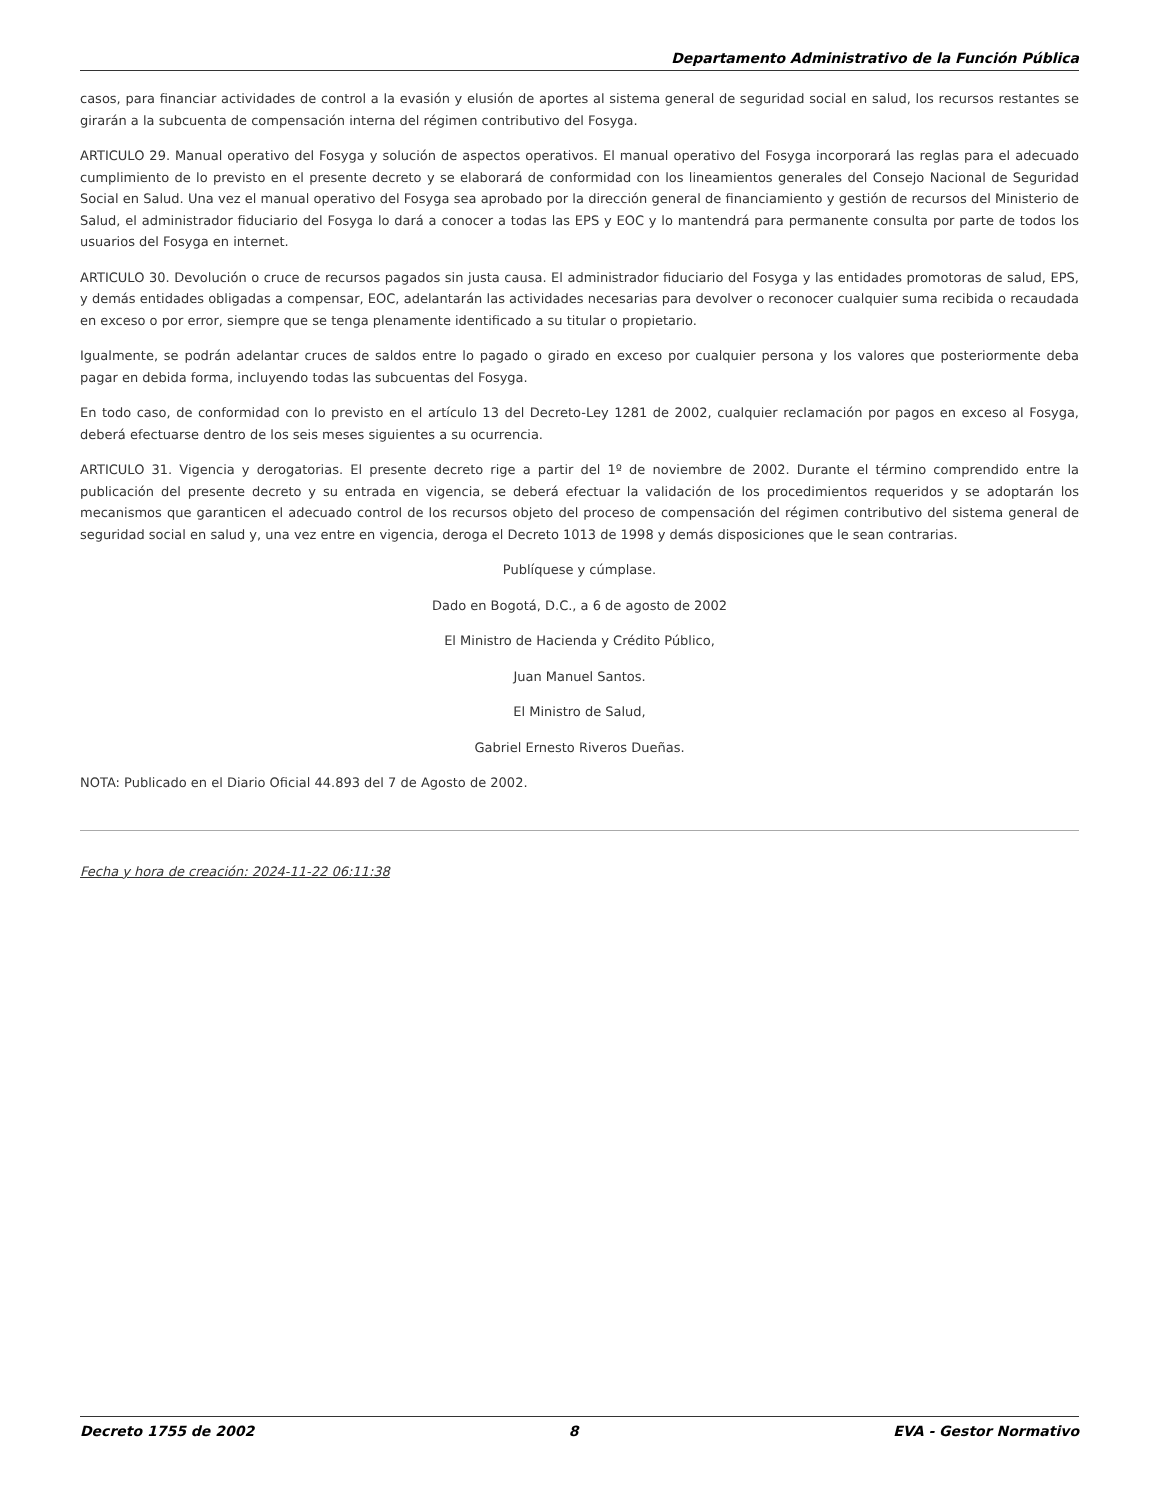Departamento Administrativo de la Función Pública
casos, para financiar actividades de control a la evasión y elusión de aportes al sistema general de seguridad social en salud, los recursos restantes se girarán a la subcuenta de compensación interna del régimen contributivo del Fosyga.
ARTICULO 29. Manual operativo del Fosyga y solución de aspectos operativos. El manual operativo del Fosyga incorporará las reglas para el adecuado cumplimiento de lo previsto en el presente decreto y se elaborará de conformidad con los lineamientos generales del Consejo Nacional de Seguridad Social en Salud. Una vez el manual operativo del Fosyga sea aprobado por la dirección general de financiamiento y gestión de recursos del Ministerio de Salud, el administrador fiduciario del Fosyga lo dará a conocer a todas las EPS y EOC y lo mantendrá para permanente consulta por parte de todos los usuarios del Fosyga en internet.
ARTICULO 30. Devolución o cruce de recursos pagados sin justa causa. El administrador fiduciario del Fosyga y las entidades promotoras de salud, EPS, y demás entidades obligadas a compensar, EOC, adelantarán las actividades necesarias para devolver o reconocer cualquier suma recibida o recaudada en exceso o por error, siempre que se tenga plenamente identificado a su titular o propietario.
Igualmente, se podrán adelantar cruces de saldos entre lo pagado o girado en exceso por cualquier persona y los valores que posteriormente deba pagar en debida forma, incluyendo todas las subcuentas del Fosyga.
En todo caso, de conformidad con lo previsto en el artículo 13 del Decreto-Ley 1281 de 2002, cualquier reclamación por pagos en exceso al Fosyga, deberá efectuarse dentro de los seis meses siguientes a su ocurrencia.
ARTICULO 31. Vigencia y derogatorias. El presente decreto rige a partir del 1º de noviembre de 2002. Durante el término comprendido entre la publicación del presente decreto y su entrada en vigencia, se deberá efectuar la validación de los procedimientos requeridos y se adoptarán los mecanismos que garanticen el adecuado control de los recursos objeto del proceso de compensación del régimen contributivo del sistema general de seguridad social en salud y, una vez entre en vigencia, deroga el Decreto 1013 de 1998 y demás disposiciones que le sean contrarias.
Publíquese y cúmplase.
Dado en Bogotá, D.C., a 6 de agosto de 2002
El Ministro de Hacienda y Crédito Público,
Juan Manuel Santos.
El Ministro de Salud,
Gabriel Ernesto Riveros Dueñas.
NOTA: Publicado en el Diario Oficial 44.893 del 7 de Agosto de 2002.
Fecha y hora de creación: 2024-11-22 06:11:38
Decreto 1755 de 2002 8 EVA - Gestor Normativo